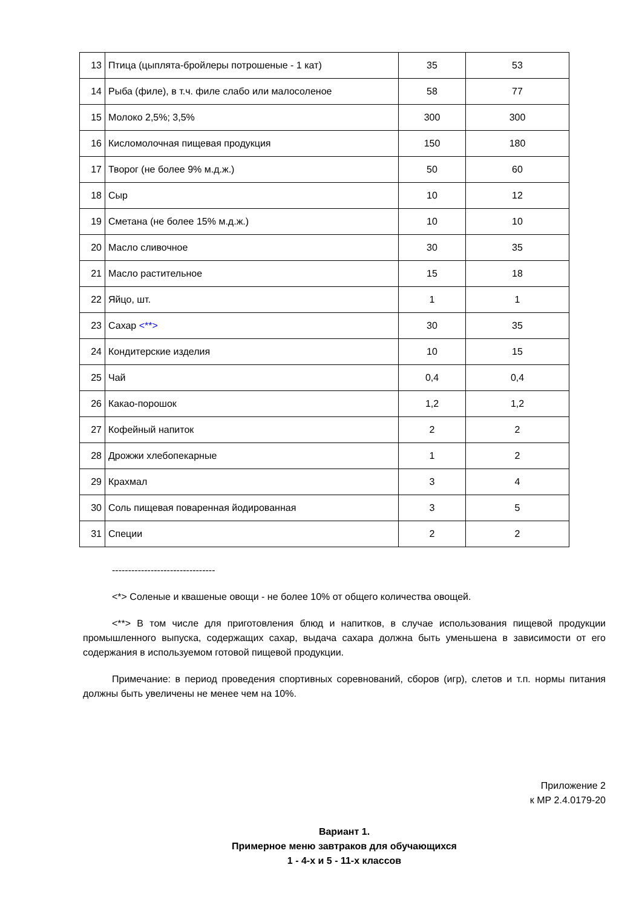| 13 | Птица (цыплята-бройлеры потрошеные - 1 кат) | 35 | 53 |
| 14 | Рыба (филе), в т.ч. филе слабо или малосоленое | 58 | 77 |
| 15 | Молоко 2,5%; 3,5% | 300 | 300 |
| 16 | Кисломолочная пищевая продукция | 150 | 180 |
| 17 | Творог (не более 9% м.д.ж.) | 50 | 60 |
| 18 | Сыр | 10 | 12 |
| 19 | Сметана (не более 15% м.д.ж.) | 10 | 10 |
| 20 | Масло сливочное | 30 | 35 |
| 21 | Масло растительное | 15 | 18 |
| 22 | Яйцо, шт. | 1 | 1 |
| 23 | Сахар <**> | 30 | 35 |
| 24 | Кондитерские изделия | 10 | 15 |
| 25 | Чай | 0,4 | 0,4 |
| 26 | Какао-порошок | 1,2 | 1,2 |
| 27 | Кофейный напиток | 2 | 2 |
| 28 | Дрожжи хлебопекарные | 1 | 2 |
| 29 | Крахмал | 3 | 4 |
| 30 | Соль пищевая поваренная йодированная | 3 | 5 |
| 31 | Специи | 2 | 2 |
--------------------------------
<*> Соленые и квашеные овощи - не более 10% от общего количества овощей.
<**> В том числе для приготовления блюд и напитков, в случае использования пищевой продукции промышленного выпуска, содержащих сахар, выдача сахара должна быть уменьшена в зависимости от его содержания в используемом готовой пищевой продукции.
Примечание: в период проведения спортивных соревнований, сборов (игр), слетов и т.п. нормы питания должны быть увеличены не менее чем на 10%.
Приложение 2
к МР 2.4.0179-20
Вариант 1.
Примерное меню завтраков для обучающихся
1 - 4-х и 5 - 11-х классов